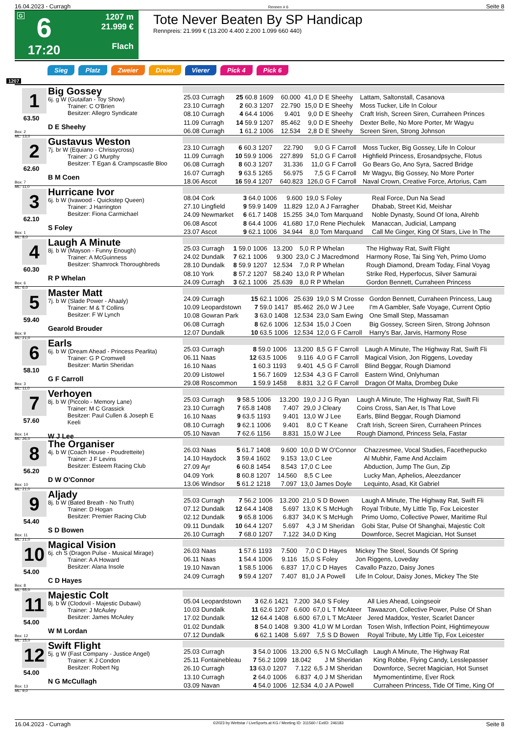16.04.2023 - Curragh Rennen # 6 Seite 8
G
6
17:20
1207 m
21.999 €
Flach
Tote Never Beaten By SP Handicap
Rennpreis: 21.999 € (13.200 4.400 2.200 1.099 660 440)
Sieg Platz Zweier Dreier Vierer Pick 4 Pick 6
1207
1
63.50
Box: 2
ML: 13,0
Big Gossey
6j. g W (Gutaifan - Toy Show)
Trainer: C O'Brien
Besitzer: Allegro Syndicate
D E Sheehy
| 25.03 Curragh | 25 60.8 | 1609 | 60.000 | 41,0 | D E Sheehy | Lattam, Saltonstall, Casanova |
| 23.10 Curragh | 2 60.3 | 1207 | 22.790 | 15,0 | D E Sheehy | Moss Tucker, Life In Colour |
| 08.10 Curragh | 4 64.4 | 1006 | 9.401 | 9,0 | D E Sheehy | Craft Irish, Screen Siren, Curraheen Princes |
| 11.09 Curragh | 14 59.9 | 1207 | 85.462 | 9,0 | D E Sheehy | Dexter Belle, No More Porter, Mr Wagyu |
| 06.08 Curragh | 1 61.2 | 1006 | 12.534 | 2,8 | D E Sheehy | Screen Siren, Strong Johnson |
2
62.60
Box: 7
ML: 11,0
Gustavus Weston
7j. br W (Equiano - Chrissycross)
Trainer: J G Murphy
Besitzer: T Egan & Crampscastle Bloo
B M Coen
| 23.10 Curragh | 6 60.3 | 1207 | 22.790 | 9,0 | G F Carroll | Moss Tucker, Big Gossey, Life In Colour |
| 11.09 Curragh | 10 59.9 | 1006 | 227.899 | 51,0 | G F Carroll | Highfield Princess, Erosandpsyche, Flotus |
| 06.08 Curragh | 8 60.3 | 1207 | 31.336 | 11,0 | G F Carroll | Go Bears Go, Ano Syra, Sacred Bridge |
| 16.07 Curragh | 9 63.5 | 1265 | 56.975 | 7,5 | G F Carroll | Mr Wagyu, Big Gossey, No More Porter |
| 18.06 Ascot | 16 59.4 | 1207 | 640.823 | 126,0 | G F Carroll | Naval Crown, Creative Force, Artorius, Cam |
3
62.10
Box: 1
ML: 8,0
Hurricane Ivor
6j. b W (Ivawood - Quickstep Queen)
Trainer: J Harrington
Besitzer: Fiona Carmichael
S Foley
| 08.04 Cork | 3 64.0 | 1006 | 9.600 | 19,0 | S Foley | Real Force, Dun Na Sead |
| 27.10 Lingfield | 9 59.9 | 1409 | 11.829 | 12,0 | A J Farragher | Dhabab, Street Kid, Meishar |
| 24.09 Newmarket | 6 61.7 | 1408 | 15.255 | 34,0 | Tom Marquand | Noble Dynasty, Sound Of Iona, Alrehb |
| 06.08 Ascot | 8 64.4 | 1006 | 41.680 | 17,0 | Rene Piechulek | Manaccan, Judicial, Lampang |
| 23.07 Ascot | 9 62.1 | 1006 | 34.944 | 8,0 | Tom Marquand | Call Me Ginger, King Of Stars, Live In The |
4
60.30
Box: 6
ML: 6,0
Laugh A Minute
8j. b W (Mayson - Funny Enough)
Trainer: A McGuinness
Besitzer: Shamrock Thoroughbreds
R P Whelan
| 25.03 Curragh | 1 59.0 | 1006 | 13.200 | 5,0 | R P Whelan | The Highway Rat, Swift Flight |
| 24.02 Dundalk | 7 62.1 | 1006 | 9.300 | 23,0 | C J Macredmond | Harmony Rose, Tai Sing Yeh, Primo Uomo |
| 28.10 Dundalk | 8 59.9 | 1207 | 12.534 | 7,0 | R P Whelan | Rough Diamond, Dream Today, Final Voyag |
| 08.10 York | 8 57.2 | 1207 | 58.240 | 13,0 | R P Whelan | Strike Red, Hyperfocus, Silver Samurai |
| 24.09 Curragh | 3 62.1 | 1006 | 25.639 | 8,0 | R P Whelan | Gordon Bennett, Curraheen Princess |
5
59.40
Box: 9
ML: 21,0
Master Matt
7j. b W (Slade Power - Ahaaly)
Trainer: M & T Collins
Besitzer: F W Lynch
Gearold Brouder
| 24.09 Curragh | 15 62.1 | 1006 | 25.639 | 19,0 | S M Crosse | Gordon Bennett, Curraheen Princess, Laug |
| 10.09 Leopardstown | 7 59.0 | 1417 | 85.462 | 26,0 | W J Lee | I'm A Gambler, Safe Voyage, Current Optio |
| 10.08 Gowran Park | 3 63.0 | 1408 | 12.534 | 23,0 | Sam Ewing | One Small Step, Massaman |
| 06.08 Curragh | 8 62.6 | 1006 | 12.534 | 15,0 | J Coen | Big Gossey, Screen Siren, Strong Johnson |
| 12.07 Dundalk | 10 63.5 | 1006 | 12.534 | 12,0 | G F Carroll | Harry's Bar, Jarvis, Harmony Rose |
6
58.10
Box: 3
ML: 11,0
Earls
6j. b W (Dream Ahead - Princess Pearlita)
Trainer: G P Cromwell
Besitzer: Martin Sheridan
G F Carroll
| 25.03 Curragh | 8 59.0 | 1006 | 13.200 | 8,5 | G F Carroll | Laugh A Minute, The Highway Rat, Swift Fli |
| 06.11 Naas | 12 63.5 | 1006 | 9.116 | 4,0 | G F Carroll | Magical Vision, Jon Riggens, Loveday |
| 16.10 Naas | 1 60.3 | 1193 | 9.401 | 4,5 | G F Carroll | Blind Beggar, Rough Diamond |
| 20.09 Listowel | 1 56.7 | 1609 | 12.534 | 4,3 | G F Carroll | Eastern Wind, Onlyhuman |
| 29.08 Roscommon | 1 59.9 | 1458 | 8.831 | 3,2 | G F Carroll | Dragon Of Malta, Drombeg Duke |
7
57.60
Box: 14
ML: 26,0
Verhoyen
8j. b W (Piccolo - Memory Lane)
Trainer: M C Grassick
Besitzer: Paul Cullen & Joseph E Keeli
W J Lee
| 25.03 Curragh | 9 58.5 | 1006 | 13.200 | 19,0 | J J G Ryan | Laugh A Minute, The Highway Rat, Swift Fli |
| 23.10 Curragh | 7 65.8 | 1408 | 7.407 | 29,0 | J Cleary | Coins Cross, San Aer, Is That Love |
| 16.10 Naas | 9 63.5 | 1193 | 9.401 | 13,0 | W J Lee | Earls, Blind Beggar, Rough Diamond |
| 08.10 Curragh | 9 62.1 | 1006 | 9.401 | 8,0 | C T Keane | Craft Irish, Screen Siren, Curraheen Princes |
| 05.10 Navan | 7 62.6 | 1156 | 8.831 | 15,0 | W J Lee | Rough Diamond, Princess Sela, Fastar |
8
56.20
Box: 10
ML: 21,0
The Organiser
4j. b W (Coach House - Poudretteite)
Trainer: J F Levins
Besitzer: Esteem Racing Club
D W O'Connor
| 26.03 Naas | 5 61.7 | 1408 | 9.600 | 10,0 | D W O'Connor | Chazzesmee, Vocal Studies, Facethepucko |
| 14.10 Haydock | 3 59.4 | 1602 | 9.153 | 13,0 | C Lee | Al Mubhir, Fame And Acclaim |
| 27.09 Ayr | 6 60.8 | 1454 | 8.543 | 17,0 | C Lee | Abduction, Jump The Gun, Zip |
| 04.09 York | 8 60.8 | 1207 | 14.560 | 8,5 | C Lee | Lucky Man, Aphelios, Aleezdancer |
| 13.06 Windsor | 5 61.2 | 1218 | 7.097 | 13,0 | James Doyle | Lequinto, Asad, Kit Gabriel |
9
54.40
Box: 11
ML: 21,0
Aljady
8j. b W (Bated Breath - No Truth)
Trainer: D Hogan
Besitzer: Premier Racing Club
S D Bowen
| 25.03 Curragh | 7 56.2 | 1006 | 13.200 | 21,0 | S D Bowen | Laugh A Minute, The Highway Rat, Swift Fli |
| 07.12 Dundalk | 12 64.4 | 1408 | 5.697 | 13,0 | K S McHugh | Royal Tribute, My Little Tip, Fox Leicester |
| 02.12 Dundalk | 9 65.8 | 1006 | 6.837 | 34,0 | K S McHugh | Primo Uomo, Collective Power, Maritime Rul |
| 09.11 Dundalk | 10 64.4 | 1207 | 5.697 | 4,3 | J M Sheridan | Gobi Star, Pulse Of Shanghai, Majestic Colt |
| 26.10 Curragh | 7 68.0 | 1207 | 7.122 | 34,0 | D King | Downforce, Secret Magician, Hot Sunset |
10
54.00
Box: 8
ML: 55,0
Magical Vision
6j. ch S (Dragon Pulse - Musical Mirage)
Trainer: A A Howard
Besitzer: Alana Insole
C D Hayes
| 26.03 Naas | 1 57.6 | 1193 | 7.500 | 7,0 | C D Hayes | Mickey The Steel, Sounds Of Spring |
| 06.11 Naas | 1 54.4 | 1006 | 9.116 | 15,0 | S Foley | Jon Riggens, Loveday |
| 19.10 Navan | 1 58.5 | 1006 | 6.837 | 17,0 | C D Hayes | Cavallo Pazzo, Daisy Jones |
| 24.09 Curragh | 9 59.4 | 1207 | 7.407 | 81,0 | J A Powell | Life In Colour, Daisy Jones, Mickey The Ste |
11
54.00
Box: 12
ML: 15,0
Majestic Colt
8j. b W (Clodovil - Majestic Dubawi)
Trainer: J McAuley
Besitzer: James McAuley
W M Lordan
| 05.04 Leopardstown | 3 62.6 | 1421 | 7.200 | 34,0 | S Foley | All Lies Ahead, Loingseoir |
| 10.03 Dundalk | 11 62.6 | 1207 | 6.600 | 67,0 | L T McAteer | Tawaazon, Collective Power, Pulse Of Shan |
| 17.02 Dundalk | 12 64.4 | 1408 | 6.600 | 67,0 | L T McAteer | Jered Maddox, Yester, Scarlet Dancer |
| 01.02 Dundalk | 8 54.0 | 1408 | 9.300 | 41,0 | W M Lordan | Tosen Wish, Inflection Point, Hightimeyouw |
| 07.12 Dundalk | 6 62.1 | 1408 | 5.697 | 7,5 | S D Bowen | Royal Tribute, My Little Tip, Fox Leicester |
12
54.00
Box: 13
ML: 9,0
Swift Flight
5j. g W (Fast Company - Justice Angel)
Trainer: K J Condon
Besitzer: Robert Ng
N G McCullagh
| 25.03 Curragh | 3 54.0 | 1006 | 13.200 | 6,5 | N G McCullagh | Laugh A Minute, The Highway Rat |
| 25.11 Fontainebleau | 7 56.2 | 1099 | 18.042 | | J M Sheridan | King Robbe, Flying Candy, Lesslepasser |
| 26.10 Curragh | 13 63.0 | 1207 | 7.122 | 6,5 | J M Sheridan | Downforce, Secret Magician, Hot Sunset |
| 13.10 Curragh | 2 64.0 | 1006 | 6.837 | 4,0 | J M Sheridan | Mymomentintime, Ever Rock |
| 03.09 Navan | 4 54.0 | 1006 | 12.534 | 4,0 | J A Powell | Curraheen Princess, Tide Of Time, King Of |
16.04.2023 - Curragh ©2023 by Wettstar / LiveSports.at KG / Meeting ID: 311560 / ExtID: 246183 Seite 8